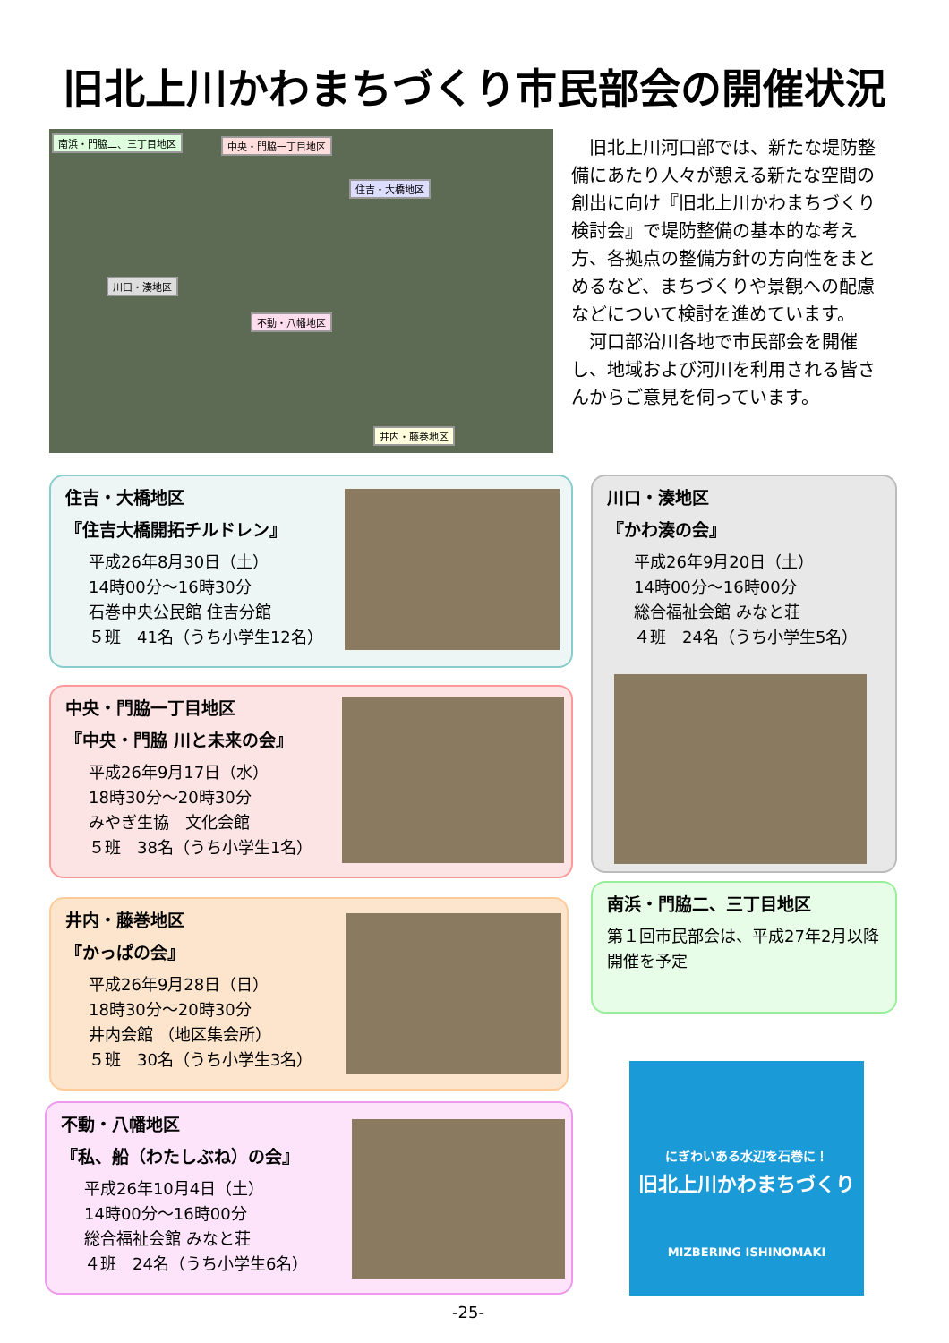旧北上川かわまちづくり市民部会の開催状況
南浜・門脇二、三丁目地区 中央・門脇一丁目地区
住吉・大橋地区
川口・湊地区
不動・八幡地区
井内・藤巻地区
旧北上川河口部では、新たな堤防整備にあたり人々が憩える新たな空間の創出に向け『旧北上川かわまちづくり検討会』で堤防整備の基本的な考え方、各拠点の整備方針の方向性をまとめるなど、まちづくりや景観への配慮などについて検討を進めています。
河口部沿川各地で市民部会を開催し、地域および河川を利用される皆さんからご意見を伺っています。
住吉・大橋地区
『住吉大橋開拓チルドレン』
平成26年8月30日（土）
14時00分～16時30分
石巻中央公民館 住吉分館
５班　41名（うち小学生12名）
川口・湊地区
『かわ湊の会』
平成26年9月20日（土）
14時00分～16時00分
総合福祉会館 みなと荘
４班　24名（うち小学生5名）
中央・門脇一丁目地区
『中央・門脇 川と未来の会』
平成26年9月17日（水）
18時30分～20時30分
みやぎ生協　文化会館
５班　38名（うち小学生1名）
南浜・門脇二、三丁目地区
第１回市民部会は、平成27年2月以降開催を予定
井内・藤巻地区
『かっぱの会』
平成26年9月28日（日）
18時30分～20時30分
井内会館 （地区集会所）
５班　30名（うち小学生3名）
不動・八幡地区
『私、船（わたしぶね）の会』
平成26年10月4日（土）
14時00分～16時00分
総合福祉会館 みなと荘
４班　24名（うち小学生6名）
にぎわいある水辺を石巻に！
旧北上川かわまちづくり
MIZBERING ISHINOMAKI
-25-